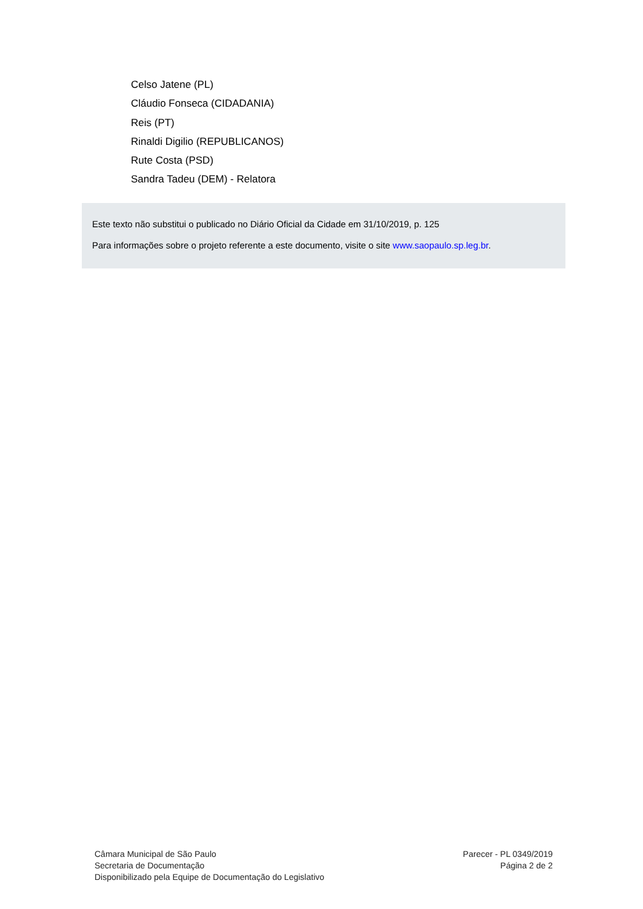Celso Jatene (PL)
Cláudio Fonseca (CIDADANIA)
Reis (PT)
Rinaldi Digilio (REPUBLICANOS)
Rute Costa (PSD)
Sandra Tadeu (DEM) - Relatora
Este texto não substitui o publicado no Diário Oficial da Cidade em 31/10/2019, p. 125
Para informações sobre o projeto referente a este documento, visite o site www.saopaulo.sp.leg.br.
Câmara Municipal de São Paulo
Secretaria de Documentação
Disponibilizado pela Equipe de Documentação do Legislativo
Parecer - PL 0349/2019
Página 2 de 2